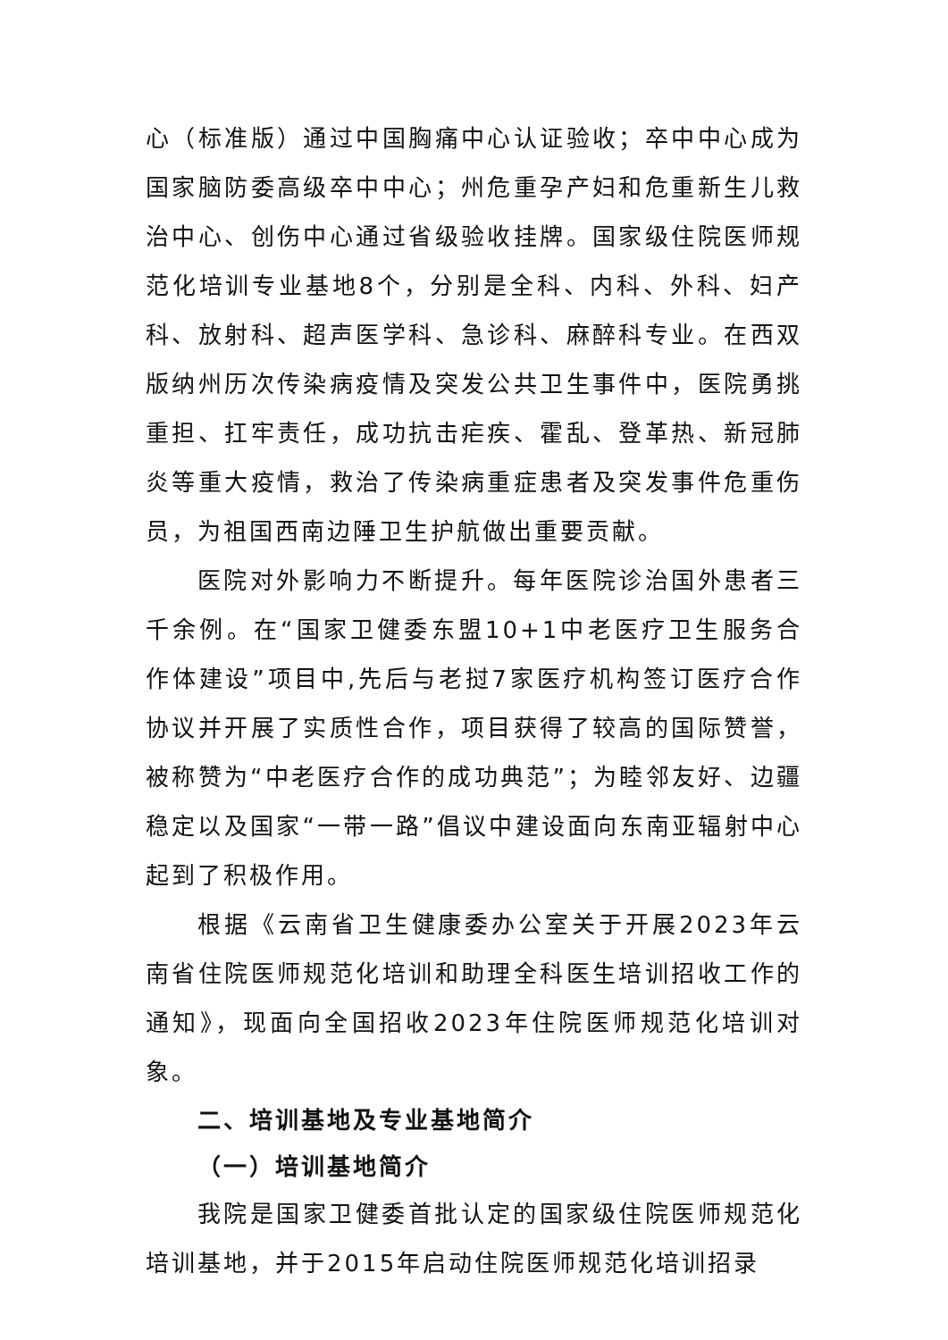心（标准版）通过中国胸痛中心认证验收；卒中中心成为国家脑防委高级卒中中心；州危重孕产妇和危重新生儿救治中心、创伤中心通过省级验收挂牌。国家级住院医师规范化培训专业基地8个，分别是全科、内科、外科、妇产科、放射科、超声医学科、急诊科、麻醉科专业。在西双版纳州历次传染病疫情及突发公共卫生事件中，医院勇挑重担、扛牢责任，成功抗击疟疾、霍乱、登革热、新冠肺炎等重大疫情，救治了传染病重症患者及突发事件危重伤员，为祖国西南边陲卫生护航做出重要贡献。
医院对外影响力不断提升。每年医院诊治国外患者三千余例。在“国家卫健委东盟10+1中老医疗卫生服务合作体建设”项目中,先后与老挝7家医疗机构签订医疗合作协议并开展了实质性合作，项目获得了较高的国际赞誉，被称赞为“中老医疗合作的成功典范”；为睦邻友好、边疆稳定以及国家“一带一路”倡议中建设面向东南亚辐射中心起到了积极作用。
根据《云南省卫生健康委办公室关于开展2023年云南省住院医师规范化培训和助理全科医生培训招收工作的通知》，现面向全国招收2023年住院医师规范化培训对象。
二、培训基地及专业基地简介
（一）培训基地简介
我院是国家卫健委首批认定的国家级住院医师规范化培训基地，并于2015年启动住院医师规范化培训招录